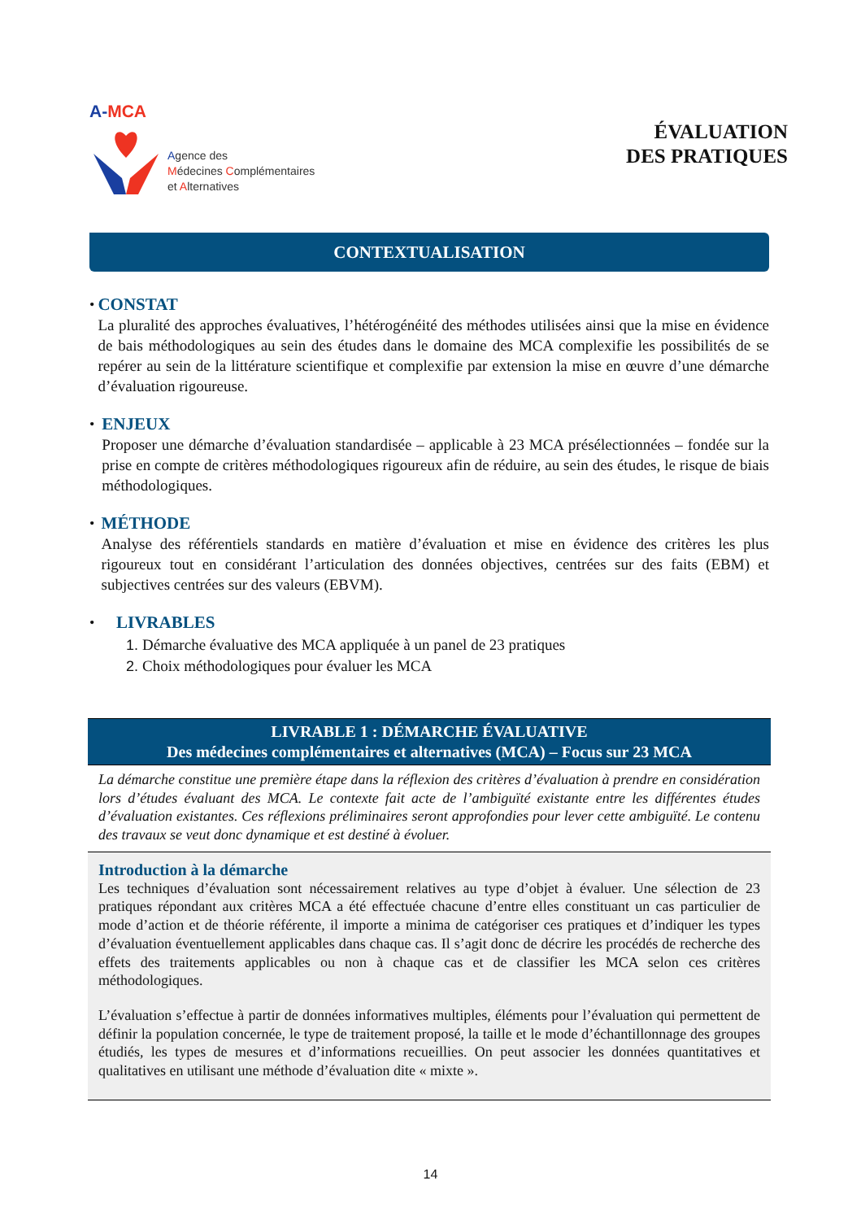A-MCA
Agence des
Médecines Complémentaires
et Alternatives
ÉVALUATION
DES PRATIQUES
CONTEXTUALISATION
•
CONSTAT
La pluralité des approches évaluatives, l’hétérogénéité des méthodes utilisées ainsi que la mise en évidence de bais méthodologiques au sein des études dans le domaine des MCA complexifie les possibilités de se repérer au sein de la littérature scientifique et complexifie par extension la mise en œuvre d’une démarche d’évaluation rigoureuse.
•
ENJEUX
Proposer une démarche d’évaluation standardisée – applicable à 23 MCA présélectionnées – fondée sur la prise en compte de critères méthodologiques rigoureux afin de réduire, au sein des études, le risque de biais méthodologiques.
•
MÉTHODE
Analyse des référentiels standards en matière d’évaluation et mise en évidence des critères les plus rigoureux tout en considérant l’articulation des données objectives, centrées sur des faits (EBM) et subjectives centrées sur des valeurs (EBVM).
•
LIVRABLES
1. Démarche évaluative des MCA appliquée à un panel de 23 pratiques
2. Choix méthodologiques pour évaluer les MCA
LIVRABLE 1 : DÉMARCHE ÉVALUATIVE
Des médecines complémentaires et alternatives (MCA) – Focus sur 23 MCA
La démarche constitue une première étape dans la réflexion des critères d’évaluation à prendre en considération lors d’études évaluant des MCA. Le contexte fait acte de l’ambiguïté existante entre les différentes études d’évaluation existantes. Ces réflexions préliminaires seront approfondies pour lever cette ambiguïté. Le contenu des travaux se veut donc dynamique et est destiné à évoluer.
Introduction à la démarche
Les techniques d’évaluation sont nécessairement relatives au type d’objet à évaluer. Une sélection de 23 pratiques répondant aux critères MCA a été effectuée chacune d’entre elles constituant un cas particulier de mode d’action et de théorie référente, il importe a minima de catégoriser ces pratiques et d’indiquer les types d’évaluation éventuellement applicables dans chaque cas. Il s’agit donc de décrire les procédés de recherche des effets des traitements applicables ou non à chaque cas et de classifier les MCA selon ces critères méthodologiques.
L’évaluation s’effectue à partir de données informatives multiples, éléments pour l’évaluation qui permettent de définir la population concernée, le type de traitement proposé, la taille et le mode d’échantillonnage des groupes étudiés, les types de mesures et d’informations recueillies. On peut associer les données quantitatives et qualitatives en utilisant une méthode d’évaluation dite « mixte ».
14